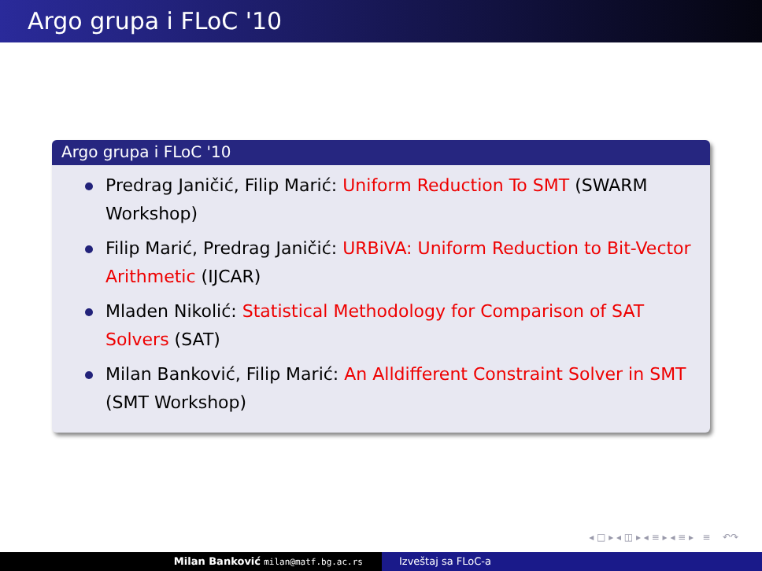Argo grupa i FLoC '10
Argo grupa i FLoC '10
Predrag Janičić, Filip Marić: Uniform Reduction To SMT (SWARM Workshop)
Filip Marić, Predrag Janičić: URBiVA: Uniform Reduction to Bit-Vector Arithmetic (IJCAR)
Mladen Nikolić: Statistical Methodology for Comparison of SAT Solvers (SAT)
Milan Banković, Filip Marić: An Alldifferent Constraint Solver in SMT (SMT Workshop)
◂ □ ▸ ◂ ◫ ▸ ◂ ≡ ▸ ◂ ≡ ▸ ≡ ↶↷
Milan Banković milan@matf.bg.ac.rs
Izveštaj sa FLoC-a